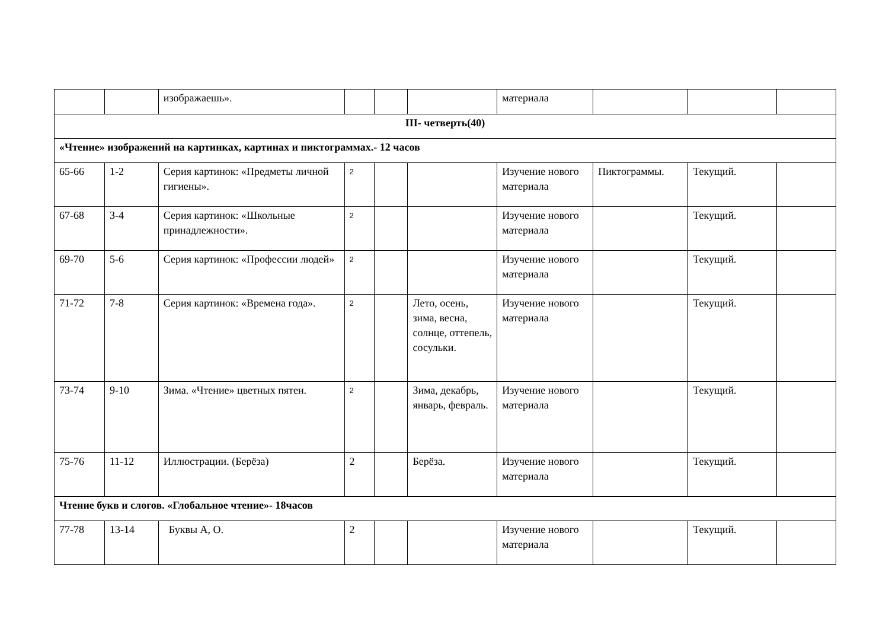| | | изображаешь». | | | | материала | | | |
| III- четверть(40) | | | | | | | | | |
| «Чтение» изображений на картинках, картинах и пиктограммах.- 12 часов | | | | | | | | | |
| 65-66 | 1-2 | Серия картинок: «Предметы личной гигиены». | 2 | | | Изучение нового материала | Пиктограммы. | Текущий. | |
| 67-68 | 3-4 | Серия картинок: «Школьные принадлежности». | 2 | | | Изучение нового материала | | Текущий. | |
| 69-70 | 5-6 | Серия картинок: «Профессии людей» | 2 | | | Изучение нового материала | | Текущий. | |
| 71-72 | 7-8 | Серия картинок: «Времена года». | 2 | | Лето, осень, зима, весна, солнце, оттепель, сосульки. | Изучение нового материала | | Текущий. | |
| 73-74 | 9-10 | Зима. «Чтение» цветных пятен. | 2 | | Зима, декабрь, январь, февраль. | Изучение нового материала | | Текущий. | |
| 75-76 | 11-12 | Иллюстрации. (Берёза) | 2 | | Берёза. | Изучение нового материала | | Текущий. | |
| Чтение букв и слогов. «Глобальное чтение»- 18часов | | | | | | | | | |
| 77-78 | 13-14 | Буквы А, О. | 2 | | | Изучение нового материала | | Текущий. | |